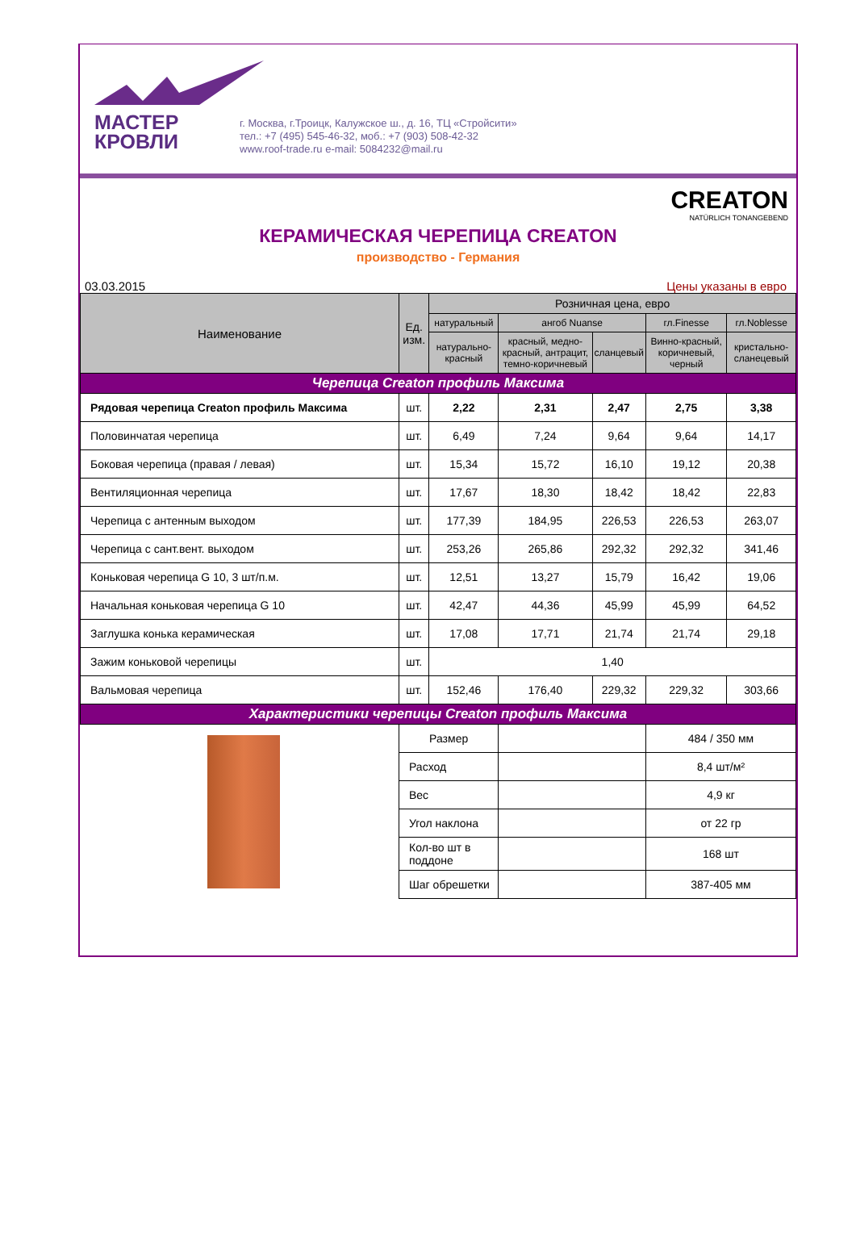МАСТЕР
КРОВЛИ
г. Москва, г.Троицк, Калужское ш., д. 16, ТЦ «Стройсити»
тел.: +7 (495) 545-46-32, моб.: +7 (903) 508-42-32
www.roof-trade.ru e-mail: 5084232@mail.ru
CREATON
NATÜRLICH TONANGEBEND
КЕРАМИЧЕСКАЯ ЧЕРЕПИЦА CREATON
производство - Германия
03.03.2015 Цены указаны в евро
| Наименование | Ед. изм. | Розничная цена, евро | | | | |
| --- | --- | --- | --- | --- | --- | --- |
| | | натуральный | ангоб Nuanse | | гл.Finesse | гл.Noblesse |
| | | натурально-красный | красный, медно-красный, антрацит, темно-коричневый | сланцевый | Винно-красный, коричневый, черный | кристально-сланецевый |
| Черепица Creaton профиль Максима | | | | | | |
| Рядовая черепица Creaton профиль Максима | шт. | 2,22 | 2,31 | 2,47 | 2,75 | 3,38 |
| Половинчатая черепица | шт. | 6,49 | 7,24 | 9,64 | 9,64 | 14,17 |
| Боковая черепица (правая / левая) | шт. | 15,34 | 15,72 | 16,10 | 19,12 | 20,38 |
| Вентиляционная черепица | шт. | 17,67 | 18,30 | 18,42 | 18,42 | 22,83 |
| Черепица с антенным выходом | шт. | 177,39 | 184,95 | 226,53 | 226,53 | 263,07 |
| Черепица с сант.вент. выходом | шт. | 253,26 | 265,86 | 292,32 | 292,32 | 341,46 |
| Коньковая черепица G 10, 3 шт/п.м. | шт. | 12,51 | 13,27 | 15,79 | 16,42 | 19,06 |
| Начальная коньковая черепица G 10 | шт. | 42,47 | 44,36 | 45,99 | 45,99 | 64,52 |
| Заглушка конька керамическая | шт. | 17,08 | 17,71 | 21,74 | 21,74 | 29,18 |
| Зажим коньковой черепицы | шт. | 1,40 | | | | |
| Вальмовая черепица | шт. | 152,46 | 176,40 | 229,32 | 229,32 | 303,66 |
| Характеристики черепицы Creaton профиль Максима | | | | | | |
| | Размер | | | | 484 / 350 мм | |
| | Расход | | | | 8,4 шт/м² | |
| | Вес | | | | 4,9 кг | |
| | Угол наклона | | | | от 22 гр | |
| | Кол-во шт в поддоне | | | | 168 шт | |
| | Шаг обрешетки | | | | 387-405 мм | |